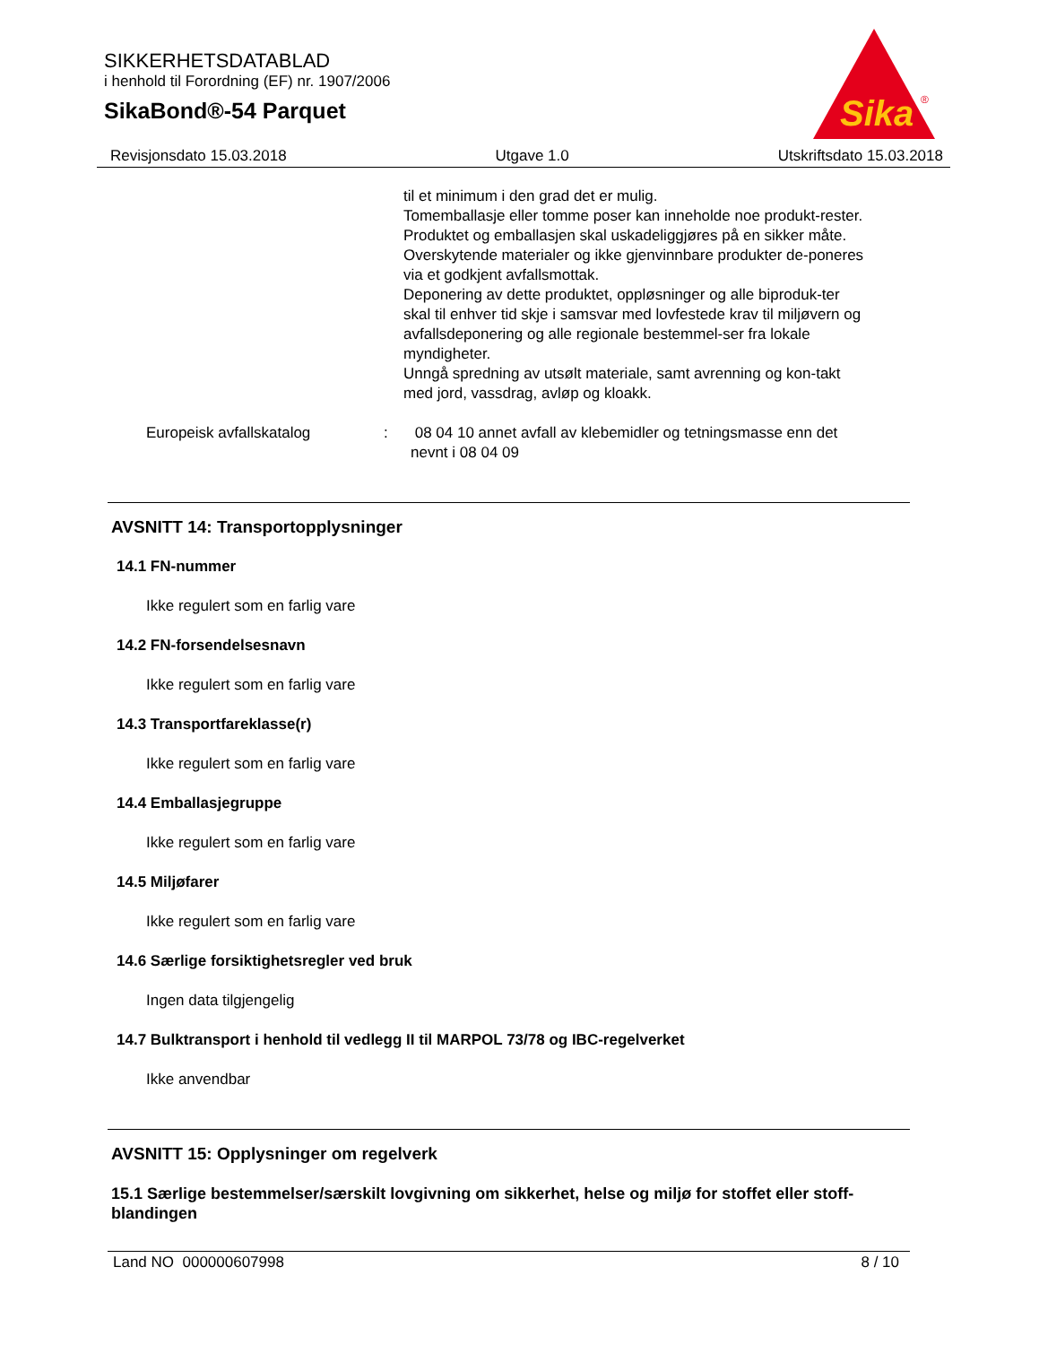SIKKERHETSDATABLAD
i henhold til Forordning (EF) nr. 1907/2006
SikaBond®-54 Parquet
Sika
®
Revisjonsdato 15.03.2018 Utgave 1.0 Utskriftsdato 15.03.2018
til et minimum i den grad det er mulig.
Tomemballasje eller tomme poser kan inneholde noe produkt-rester.
Produktet og emballasjen skal uskadeliggjøres på en sikker måte.
Overskytende materialer og ikke gjenvinnbare produkter de-poneres via et godkjent avfallsmottak.
Deponering av dette produktet, oppløsninger og alle biproduk-ter skal til enhver tid skje i samsvar med lovfestede krav til miljøvern og avfallsdeponering og alle regionale bestemmel-ser fra lokale myndigheter.
Unngå spredning av utsølt materiale, samt avrenning og kon-takt med jord, vassdrag, avløp og kloakk.
Europeisk avfallskatalog : 08 04 10 annet avfall av klebemidler og tetningsmasse enn det nevnt i 08 04 09
AVSNITT 14: Transportopplysninger
14.1 FN-nummer
Ikke regulert som en farlig vare
14.2 FN-forsendelsesnavn
Ikke regulert som en farlig vare
14.3 Transportfareklasse(r)
Ikke regulert som en farlig vare
14.4 Emballasjegruppe
Ikke regulert som en farlig vare
14.5 Miljøfarer
Ikke regulert som en farlig vare
14.6 Særlige forsiktighetsregler ved bruk
Ingen data tilgjengelig
14.7 Bulktransport i henhold til vedlegg II til MARPOL 73/78 og IBC-regelverket
Ikke anvendbar
AVSNITT 15: Opplysninger om regelverk
15.1 Særlige bestemmelser/særskilt lovgivning om sikkerhet, helse og miljø for stoffet eller stoff-blandingen
Land NO 000000607998 8 / 10